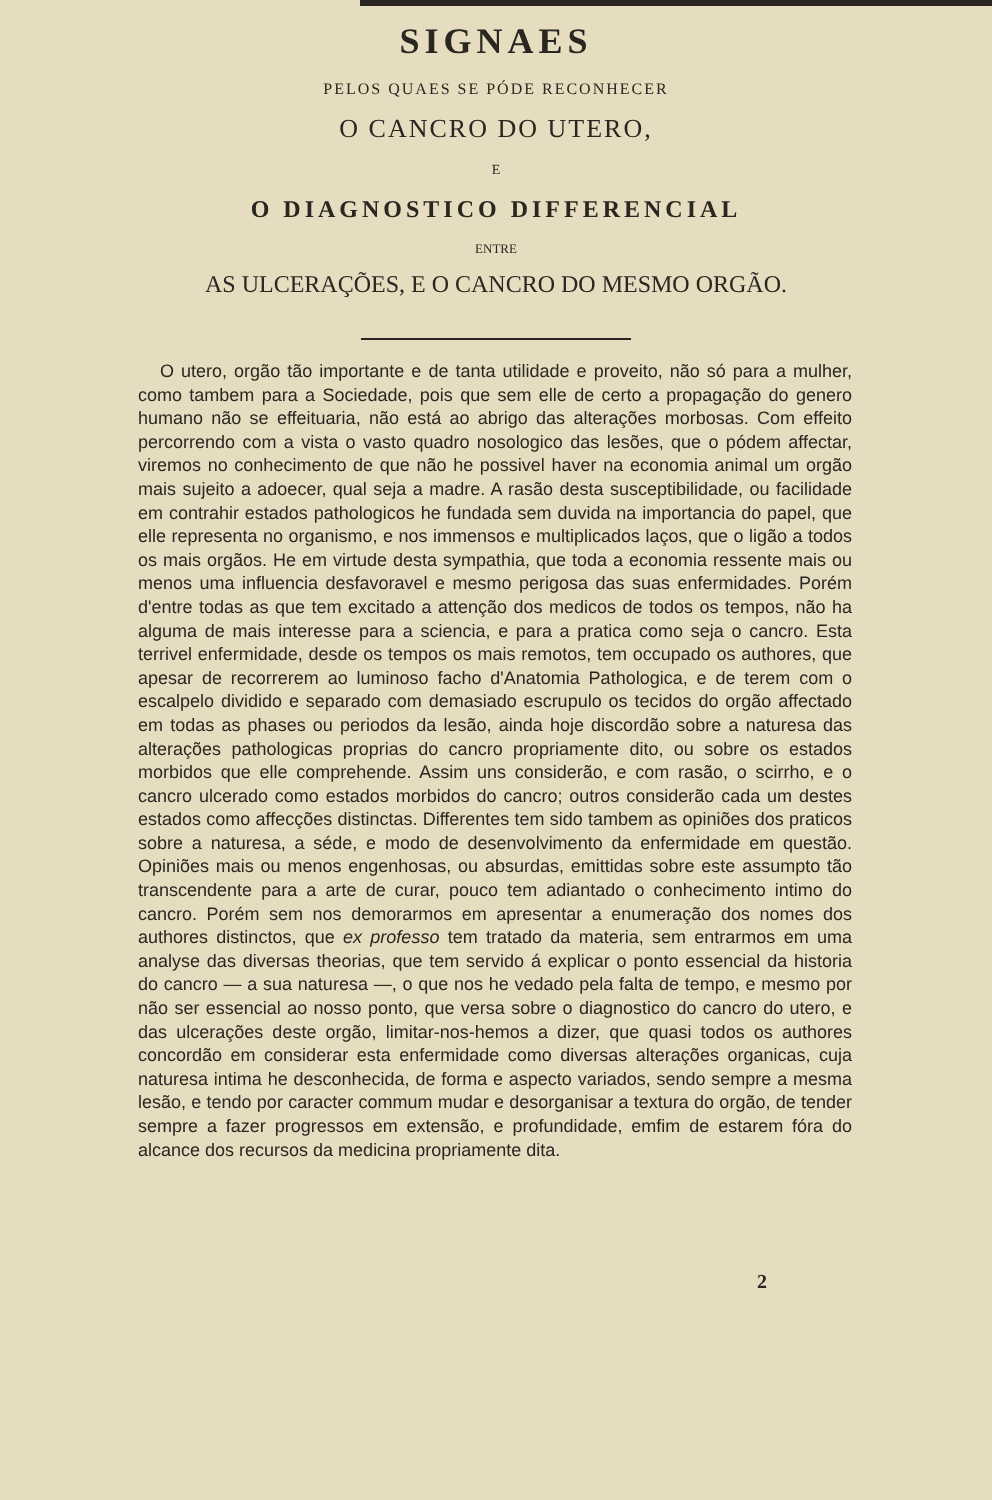SIGNAES
PELOS QUAES SE PÓDE RECONHECER
O CANCRO DO UTERO,
E
O DIAGNOSTICO DIFFERENCIAL
ENTRE
AS ULCERAÇÕES, E O CANCRO DO MESMO ORGÃO.
O utero, orgão tão importante e de tanta utilidade e proveito, não só para a mulher, como tambem para a Sociedade, pois que sem elle de certo a propagação do genero humano não se effeituaria, não está ao abrigo das alterações morbosas. Com effeito percorrendo com a vista o vasto quadro nosologico das lesões, que o pódem affectar, viremos no conhecimento de que não he possivel haver na economia animal um orgão mais sujeito a adoecer, qual seja a madre. A rasão desta susceptibilidade, ou facilidade em contrahir estados pathologicos he fundada sem duvida na importancia do papel, que elle representa no organismo, e nos immensos e multiplicados laços, que o ligão a todos os mais orgãos. He em virtude desta sympathia, que toda a economia ressente mais ou menos uma influencia desfavoravel e mesmo perigosa das suas enfermidades. Porém d'entre todas as que tem excitado a attenção dos medicos de todos os tempos, não ha alguma de mais interesse para a sciencia, e para a pratica como seja o cancro. Esta terrivel enfermidade, desde os tempos os mais remotos, tem occupado os authores, que apesar de recorrerem ao luminoso facho d'Anatomia Pathologica, e de terem com o escalpelo dividido e separado com demasiado escrupulo os tecidos do orgão affectado em todas as phases ou periodos da lesão, ainda hoje discordão sobre a naturesa das alterações pathologicas proprias do cancro propriamente dito, ou sobre os estados morbidos que elle comprehende. Assim uns considerão, e com rasão, o scirrho, e o cancro ulcerado como estados morbidos do cancro; outros considerão cada um destes estados como affecções distinctas. Differentes tem sido tambem as opiniões dos praticos sobre a naturesa, a séde, e modo de desenvolvimento da enfermidade em questão. Opiniões mais ou menos engenhosas, ou absurdas, emittidas sobre este assumpto tão transcendente para a arte de curar, pouco tem adiantado o conhecimento intimo do cancro. Porém sem nos demorarmos em apresentar a enumeração dos nomes dos authores distinctos, que ex professo tem tratado da materia, sem entrarmos em uma analyse das diversas theorias, que tem servido á explicar o ponto essencial da historia do cancro — a sua naturesa —, o que nos he vedado pela falta de tempo, e mesmo por não ser essencial ao nosso ponto, que versa sobre o diagnostico do cancro do utero, e das ulcerações deste orgão, limitar-nos-hemos a dizer, que quasi todos os authores concordão em considerar esta enfermidade como diversas alterações organicas, cuja naturesa intima he desconhecida, de forma e aspecto variados, sendo sempre a mesma lesão, e tendo por caracter commum mudar e desorganisar a textura do orgão, de tender sempre a fazer progressos em extensão, e profundidade, emfim de estarem fóra do alcance dos recursos da medicina propriamente dita.
2